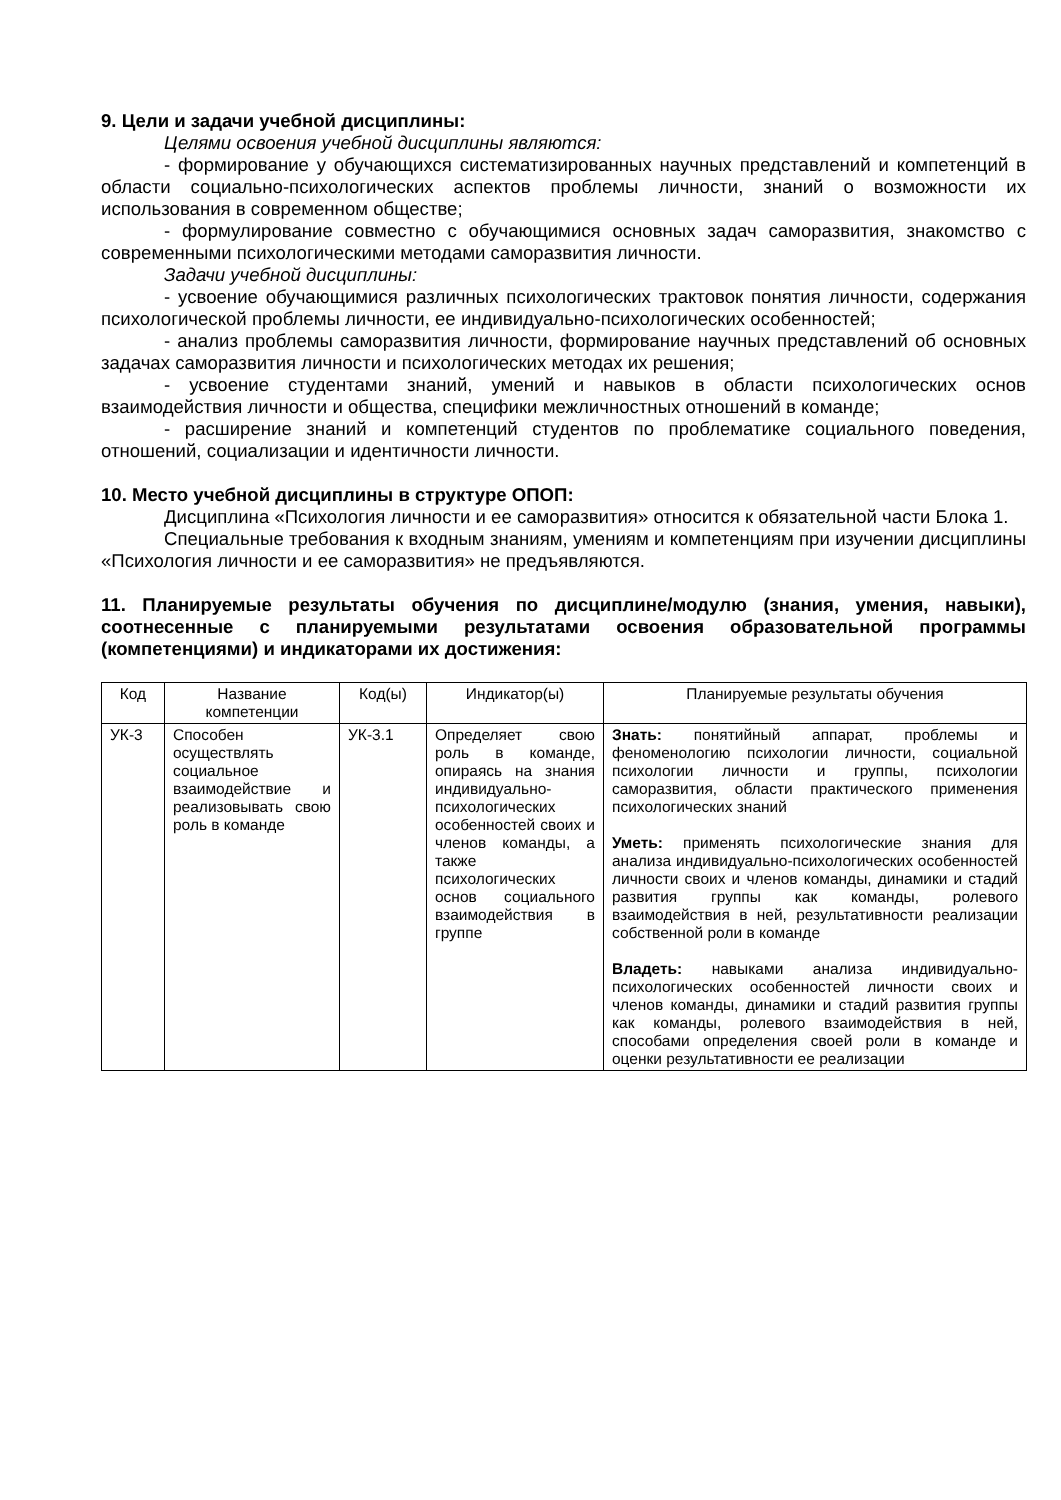9. Цели и задачи учебной дисциплины:
Целями освоения учебной дисциплины являются:
- формирование у обучающихся систематизированных научных представлений и компетенций в области социально-психологических аспектов проблемы личности, знаний о возможности их использования в современном обществе;
- формулирование совместно с обучающимися основных задач саморазвития, знакомство с современными психологическими методами саморазвития личности.
Задачи учебной дисциплины:
- усвоение обучающимися различных психологических трактовок понятия личности, содержания психологической проблемы личности, ее индивидуально-психологических особенностей;
- анализ проблемы саморазвития личности, формирование научных представлений об основных задачах саморазвития личности и психологических методах их решения;
- усвоение студентами знаний, умений и навыков в области психологических основ взаимодействия личности и общества, специфики межличностных отношений в команде;
- расширение знаний и компетенций студентов по проблематике социального поведения, отношений, социализации и идентичности личности.
10. Место учебной дисциплины в структуре ОПОП:
Дисциплина «Психология личности и ее саморазвития» относится к обязательной части Блока 1.
Специальные требования к входным знаниям, умениям и компетенциям при изучении дисциплины «Психология личности и ее саморазвития» не предъявляются.
11. Планируемые результаты обучения по дисциплине/модулю (знания, умения, навыки), соотнесенные с планируемыми результатами освоения образовательной программы (компетенциями) и индикаторами их достижения:
| Код | Название компетенции | Код(ы) | Индикатор(ы) | Планируемые результаты обучения |
| --- | --- | --- | --- | --- |
| УК-3 | Способен осуществлять социальное взаимодействие и реализовывать свою роль в команде | УК-3.1 | Определяет свою роль в команде, опираясь на знания индивидуально-психологических особенностей своих и членов команды, а также психологических основ социального взаимодействия в группе | Знать: понятийный аппарат, проблемы и феноменологию психологии личности, социальной психологии личности и группы, психологии саморазвития, области практического применения психологических знаний Уметь: применять психологические знания для анализа индивидуально-психологических особенностей личности своих и членов команды, динамики и стадий развития группы как команды, ролевого взаимодействия в ней, результативности реализации собственной роли в команде Владеть: навыками анализа индивидуально-психологических особенностей личности своих и членов команды, динамики и стадий развития группы как команды, ролевого взаимодействия в ней, способами определения своей роли в команде и оценки результативности ее реализации |